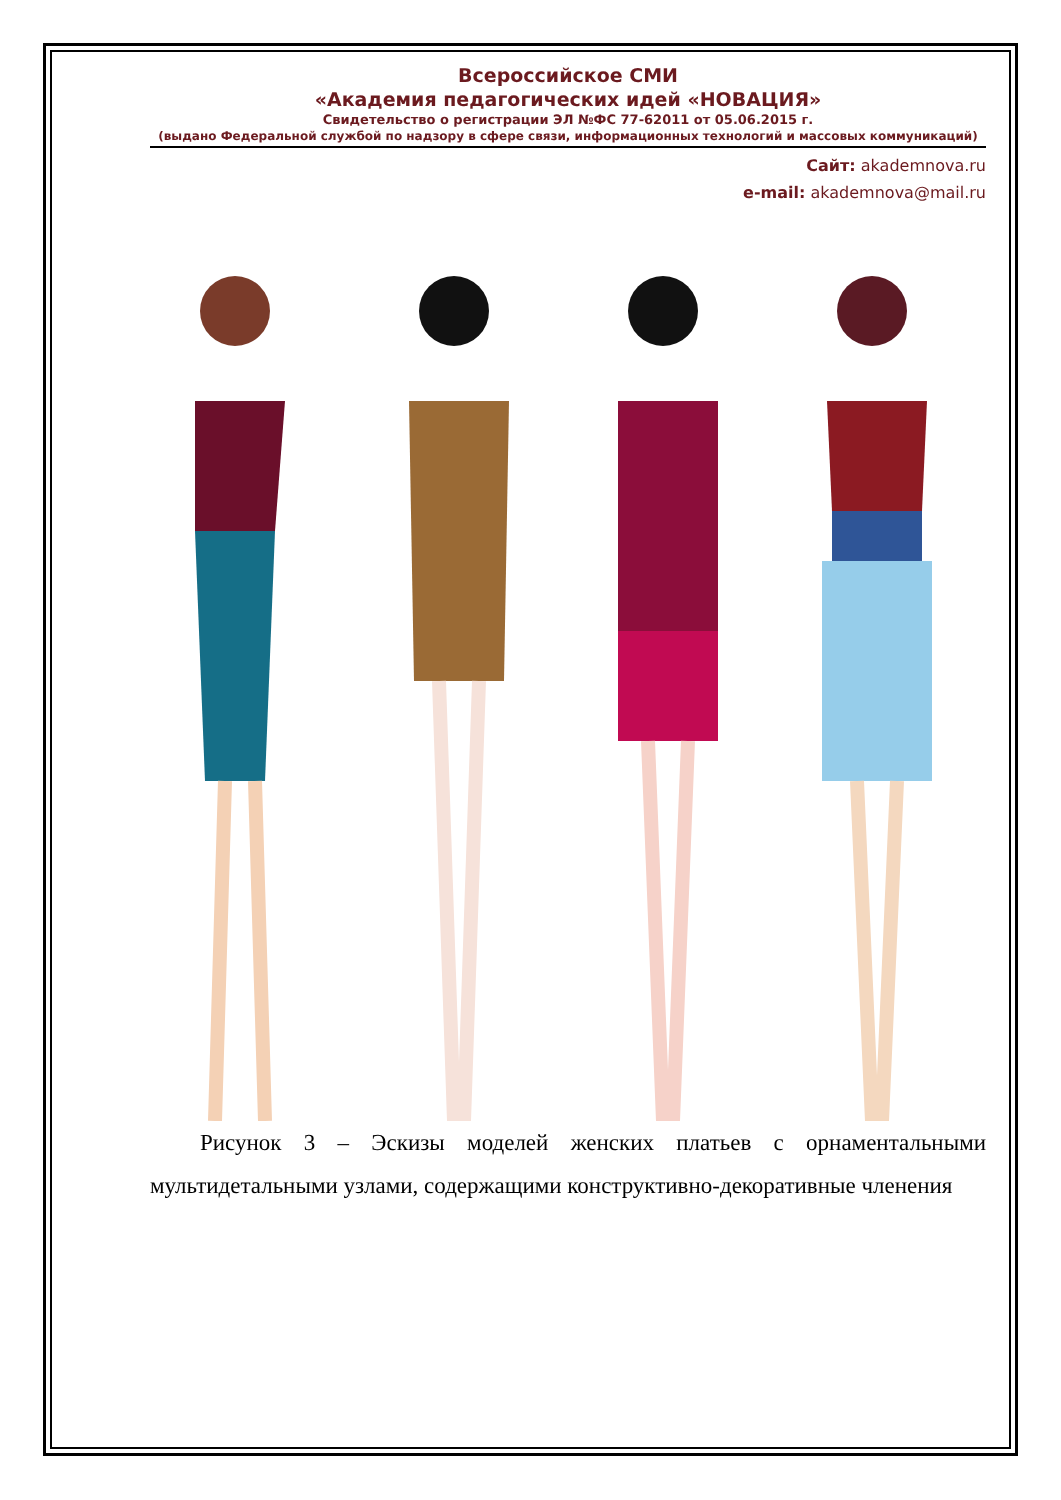Всероссийское СМИ
«Академия педагогических идей «НОВАЦИЯ»
Свидетельство о регистрации ЭЛ №ФС 77-62011 от 05.06.2015 г.
(выдано Федеральной службой по надзору в сфере связи, информационных технологий и массовых коммуникаций)
Сайт: akademnova.ru
e-mail: akademnova@mail.ru
Рисунок 3 – Эскизы моделей женских платьев с орнаментальными мультидетальными узлами, содержащими конструктивно-декоративные членения